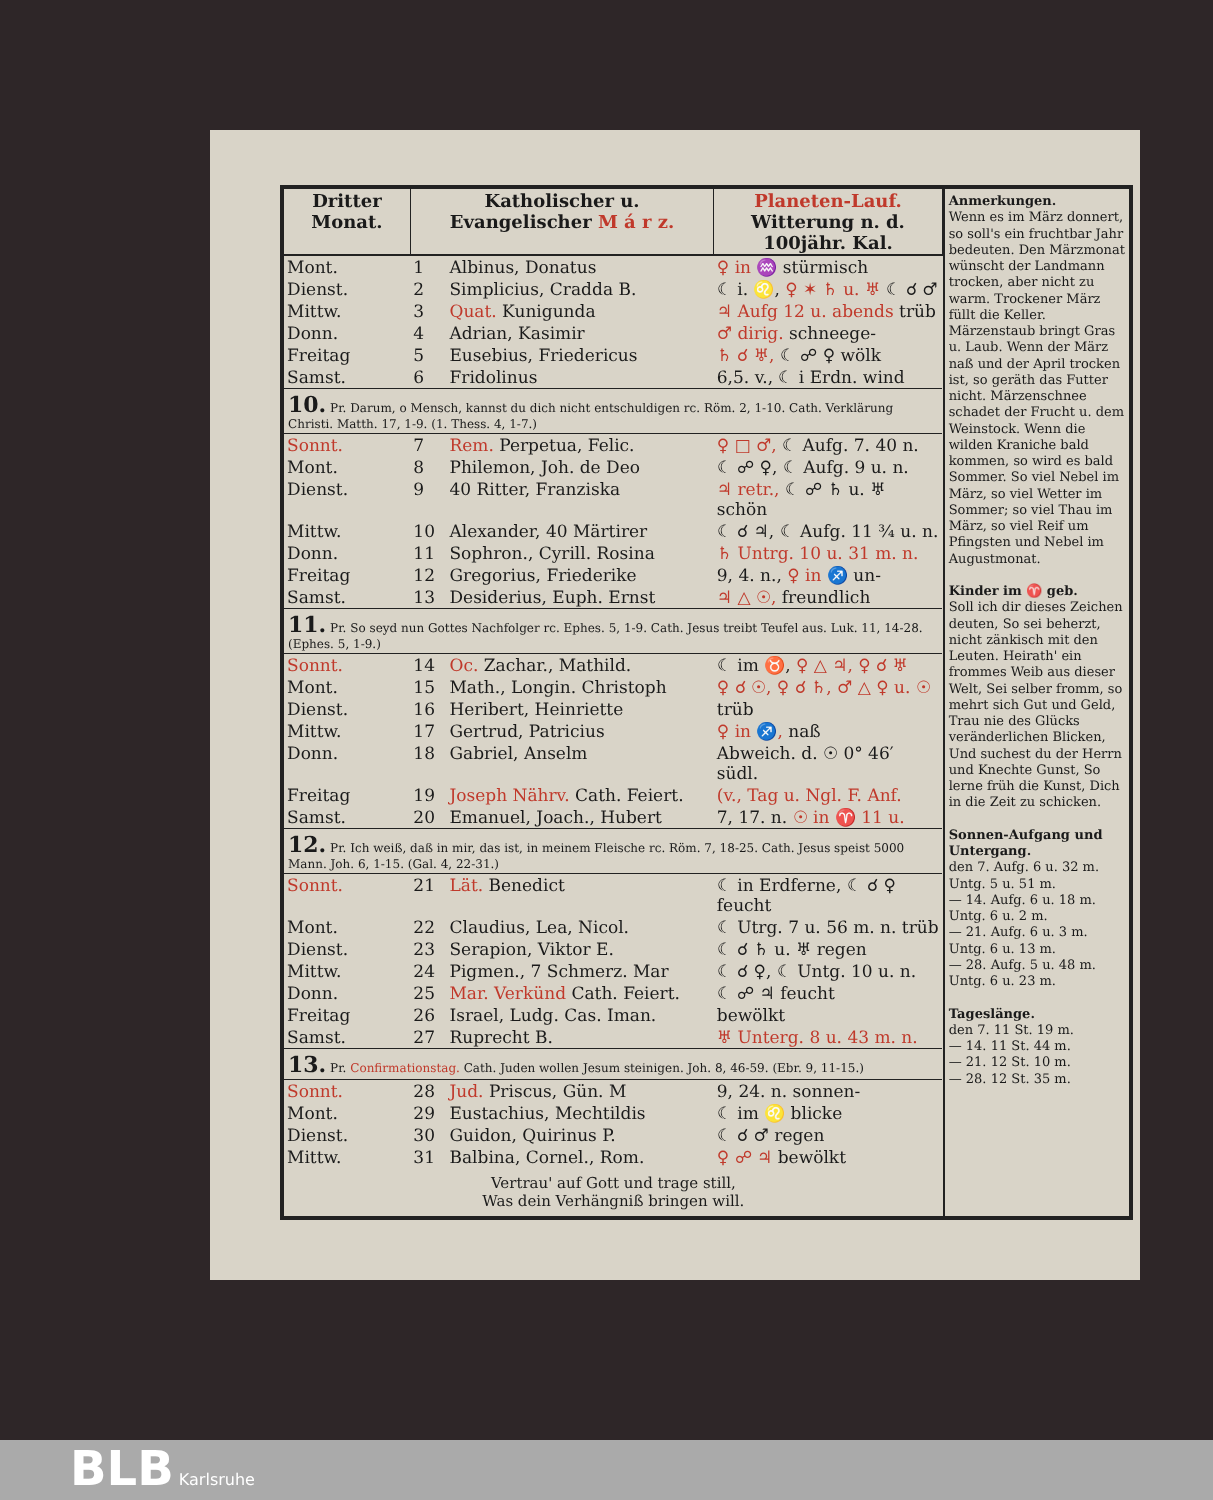| Dritter Monat. | Katholischer u. Evangelischer M á r z. | | Planeten-Lauf. Witterung n. d. 100jähr. Kal. |
| --- | --- | --- | --- |
| Mont. | 1 | Albinus, Donatus | ♀ in ♒ stürmisch |
| Dienst. | 2 | Simplicius, Cradda B. | ☾ i. ♌, ♀ ✶ ♄ u. ♅ ☾ ☌ ♂ |
| Mittw. | 3 | Quat. Kunigunda | ♃ Aufg 12 u. abends trüb |
| Donn. | 4 | Adrian, Kasimir | ♂ dirig. schneege- |
| Freitag | 5 | Eusebius, Friedericus | ♄ ☌ ♅, ☾ ☍ ♀ wölk |
| Samst. | 6 | Fridolinus | 6,5. v., ☾ i Erdn. wind |
| 10. Pr. Darum, o Mensch, kannst du dich nicht entschuldigen rc. Röm. 2, 1-10. Cath. Verklärung Christi. Matth. 17, 1-9. (1. Thess. 4, 1-7.) | | | |
| Sonnt. | 7 | Rem. Perpetua, Felic. | ♀ □ ♂, ☾ Aufg. 7. 40 n. |
| Mont. | 8 | Philemon, Joh. de Deo | ☾ ☍ ♀, ☾ Aufg. 9 u. n. |
| Dienst. | 9 | 40 Ritter, Franziska | ♃ retr., ☾ ☍ ♄ u. ♅ schön |
| Mittw. | 10 | Alexander, 40 Märtirer | ☾ ☌ ♃, ☾ Aufg. 11 ¾ u. n. |
| Donn. | 11 | Sophron., Cyrill. Rosina | ♄ Untrg. 10 u. 31 m. n. |
| Freitag | 12 | Gregorius, Friederike | 9, 4. n., ♀ in ♐ un- |
| Samst. | 13 | Desiderius, Euph. Ernst | ♃ △ ☉, freundlich |
| 11. Pr. So seyd nun Gottes Nachfolger rc. Ephes. 5, 1-9. Cath. Jesus treibt Teufel aus. Luk. 11, 14-28. (Ephes. 5, 1-9.) | | | |
| Sonnt. | 14 | Oc. Zachar., Mathild. | ☾ im ♉, ♀ △ ♃, ♀ ☌ ♅ |
| Mont. | 15 | Math., Longin. Christoph | ♀ ☌ ☉, ♀ ☌ ♄, ♂ △ ♀ u. ☉ |
| Dienst. | 16 | Heribert, Heinriette | trüb |
| Mittw. | 17 | Gertrud, Patricius | ♀ in ♐, naß |
| Donn. | 18 | Gabriel, Anselm | Abweich. d. ☉ 0° 46′ südl. |
| Freitag | 19 | Joseph Nährv. Cath. Feiert. | (v., Tag u. Ngl. F. Anf. |
| Samst. | 20 | Emanuel, Joach., Hubert | 7, 17. n. ☉ in ♈ 11 u. |
| 12. Pr. Ich weiß, daß in mir, das ist, in meinem Fleische rc. Röm. 7, 18-25. Cath. Jesus speist 5000 Mann. Joh. 6, 1-15. (Gal. 4, 22-31.) | | | |
| Sonnt. | 21 | Lät. Benedict | ☾ in Erdferne, ☾ ☌ ♀ feucht |
| Mont. | 22 | Claudius, Lea, Nicol. | ☾ Utrg. 7 u. 56 m. n. trüb |
| Dienst. | 23 | Serapion, Viktor E. | ☾ ☌ ♄ u. ♅ regen |
| Mittw. | 24 | Pigmen., 7 Schmerz. Mar | ☾ ☌ ♀, ☾ Untg. 10 u. n. |
| Donn. | 25 | Mar. Verkünd Cath. Feiert. | ☾ ☍ ♃ feucht |
| Freitag | 26 | Israel, Ludg. Cas. Iman. | bewölkt |
| Samst. | 27 | Ruprecht B. | ♅ Unterg. 8 u. 43 m. n. |
| 13. Pr. Confirmationstag. Cath. Juden wollen Jesum steinigen. Joh. 8, 46-59. (Ebr. 9, 11-15.) | | | |
| Sonnt. | 28 | Jud. Priscus, Gün. M | 9, 24. n. sonnen- |
| Mont. | 29 | Eustachius, Mechtildis | ☾ im ♌ blicke |
| Dienst. | 30 | Guidon, Quirinus P. | ☾ ☌ ♂ regen |
| Mittw. | 31 | Balbina, Cornel., Rom. | ♀ ☍ ♃ bewölkt |
Vertrau' auf Gott und trage still,
Was dein Verhängniß bringen will.
Anmerkungen.
Wenn es im März donnert, so soll's ein fruchtbar Jahr bedeuten. Den Märzmonat wünscht der Landmann trocken, aber nicht zu warm. Trockener März füllt die Keller. Märzenstaub bringt Gras u. Laub. Wenn der März naß und der April trocken ist, so geräth das Futter nicht. Märzenschnee schadet der Frucht u. dem Weinstock. Wenn die wilden Kraniche bald kommen, so wird es bald Sommer. So viel Nebel im März, so viel Wetter im Sommer; so viel Thau im März, so viel Reif um Pfingsten und Nebel im Augustmonat.
Kinder im ♈ geb.
Soll ich dir dieses Zeichen deuten, So sei beherzt, nicht zänkisch mit den Leuten. Heirath' ein frommes Weib aus dieser Welt, Sei selber fromm, so mehrt sich Gut und Geld, Trau nie des Glücks veränderlichen Blicken, Und suchest du der Herrn und Knechte Gunst, So lerne früh die Kunst, Dich in die Zeit zu schicken.
Sonnen-Aufgang und Untergang.
den 7. Aufg. 6 u. 32 m. Untg. 5 u. 51 m.
— 14. Aufg. 6 u. 18 m. Untg. 6 u. 2 m.
— 21. Aufg. 6 u. 3 m. Untg. 6 u. 13 m.
— 28. Aufg. 5 u. 48 m. Untg. 6 u. 23 m.
Tageslänge.
den 7. 11 St. 19 m.
— 14. 11 St. 44 m.
— 21. 12 St. 10 m.
— 28. 12 St. 35 m.
BLB Karlsruhe